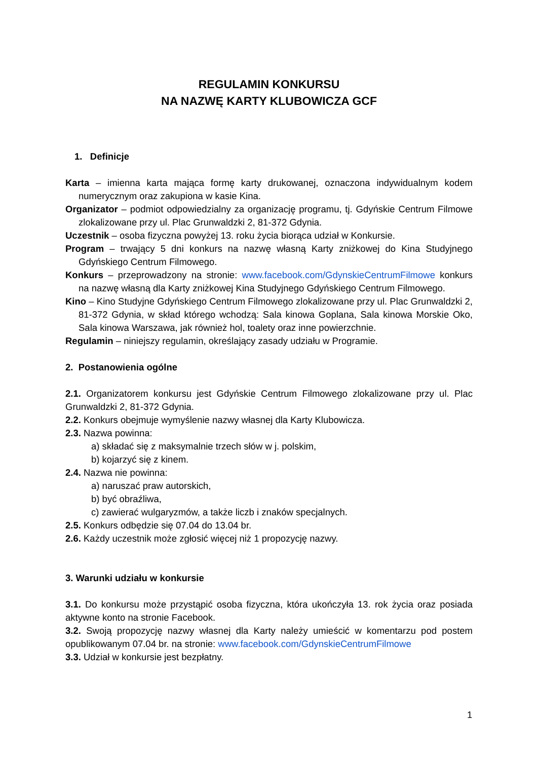REGULAMIN KONKURSU
NA NAZWĘ KARTY KLUBOWICZA GCF
1. Definicje
Karta – imienna karta mająca formę karty drukowanej, oznaczona indywidualnym kodem numerycznym oraz zakupiona w kasie Kina.
Organizator – podmiot odpowiedzialny za organizację programu, tj. Gdyńskie Centrum Filmowe zlokalizowane przy ul. Plac Grunwaldzki 2, 81-372 Gdynia.
Uczestnik – osoba fizyczna powyżej 13. roku życia biorąca udział w Konkursie.
Program – trwający 5 dni konkurs na nazwę własną Karty zniżkowej do Kina Studyjnego Gdyńskiego Centrum Filmowego.
Konkurs – przeprowadzony na stronie: www.facebook.com/GdynskieCentrumFilmowe konkurs na nazwę własną dla Karty zniżkowej Kina Studyjnego Gdyńskiego Centrum Filmowego.
Kino – Kino Studyjne Gdyńskiego Centrum Filmowego zlokalizowane przy ul. Plac Grunwaldzki 2, 81-372 Gdynia, w skład którego wchodzą: Sala kinowa Goplana, Sala kinowa Morskie Oko, Sala kinowa Warszawa, jak również hol, toalety oraz inne powierzchnie.
Regulamin – niniejszy regulamin, określający zasady udziału w Programie.
2. Postanowienia ogólne
2.1. Organizatorem konkursu jest Gdyńskie Centrum Filmowego zlokalizowane przy ul. Plac Grunwaldzki 2, 81-372 Gdynia.
2.2. Konkurs obejmuje wymyślenie nazwy własnej dla Karty Klubowicza.
2.3. Nazwa powinna:
a) składać się z maksymalnie trzech słów w j. polskim,
b) kojarzyć się z kinem.
2.4. Nazwa nie powinna:
a) naruszać praw autorskich,
b) być obraźliwa,
c) zawierać wulgaryzmów, a także liczb i znaków specjalnych.
2.5. Konkurs odbędzie się 07.04 do 13.04 br.
2.6. Każdy uczestnik może zgłosić więcej niż 1 propozycję nazwy.
3. Warunki udziału w konkursie
3.1. Do konkursu może przystąpić osoba fizyczna, która ukończyła 13. rok życia oraz posiada aktywne konto na stronie Facebook.
3.2. Swoją propozycję nazwy własnej dla Karty należy umieścić w komentarzu pod postem opublikowanym 07.04 br. na stronie: www.facebook.com/GdynskieCentrumFilmowe
3.3. Udział w konkursie jest bezpłatny.
1